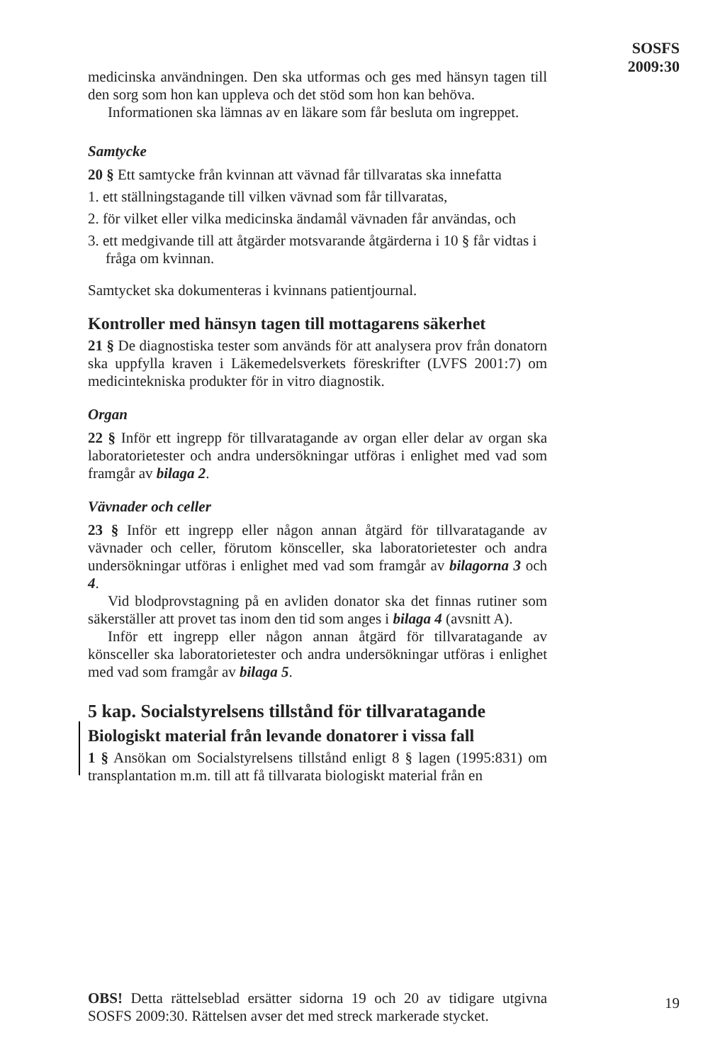SOSFS
2009:30
medicinska användningen. Den ska utformas och ges med hänsyn tagen till den sorg som hon kan uppleva och det stöd som hon kan behöva.
Informationen ska lämnas av en läkare som får besluta om ingreppet.
Samtycke
20 § Ett samtycke från kvinnan att vävnad får tillvaratas ska innefatta
1. ett ställningstagande till vilken vävnad som får tillvaratas,
2. för vilket eller vilka medicinska ändamål vävnaden får användas, och
3. ett medgivande till att åtgärder motsvarande åtgärderna i 10 § får vidtas i fråga om kvinnan.
Samtycket ska dokumenteras i kvinnans patientjournal.
Kontroller med hänsyn tagen till mottagarens säkerhet
21 § De diagnostiska tester som används för att analysera prov från donatorn ska uppfylla kraven i Läkemedelsverkets föreskrifter (LVFS 2001:7) om medicintekniska produkter för in vitro diagnostik.
Organ
22 § Inför ett ingrepp för tillvaratagande av organ eller delar av organ ska laboratorietester och andra undersökningar utföras i enlighet med vad som framgår av bilaga 2.
Vävnader och celler
23 § Inför ett ingrepp eller någon annan åtgärd för tillvaratagande av vävnader och celler, förutom könsceller, ska laboratorietester och andra undersökningar utföras i enlighet med vad som framgår av bilagorna 3 och 4.
Vid blodprovstagning på en avliden donator ska det finnas rutiner som säkerställer att provet tas inom den tid som anges i bilaga 4 (avsnitt A).
Inför ett ingrepp eller någon annan åtgärd för tillvaratagande av könsceller ska laboratorietester och andra undersökningar utföras i enlighet med vad som framgår av bilaga 5.
5 kap. Socialstyrelsens tillstånd för tillvaratagande
Biologiskt material från levande donatorer i vissa fall
1 § Ansökan om Socialstyrelsens tillstånd enligt 8 § lagen (1995:831) om transplantation m.m. till att få tillvarata biologiskt material från en
OBS! Detta rättelseblad ersätter sidorna 19 och 20 av tidigare utgivna SOSFS 2009:30. Rättelsen avser det med streck markerade stycket.
19